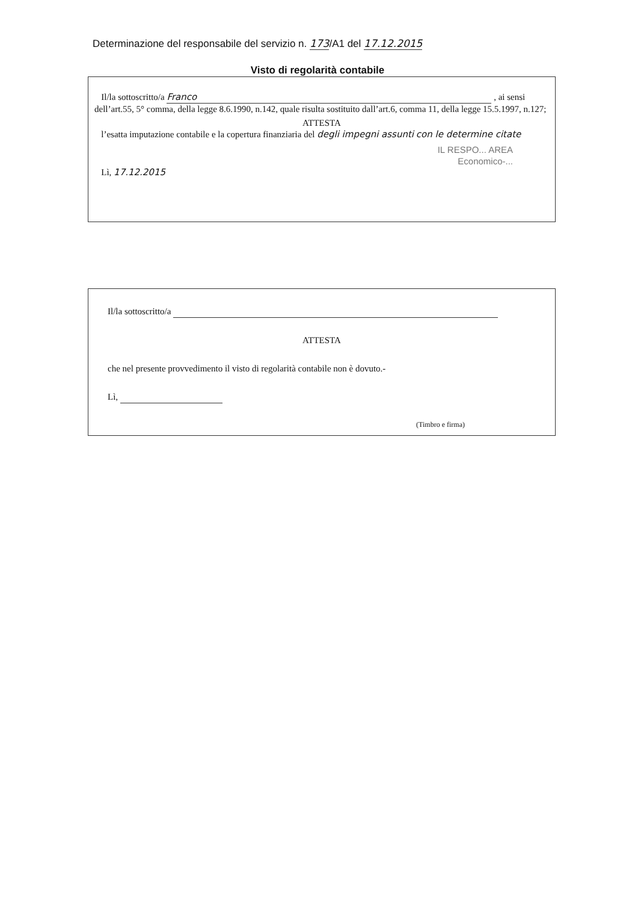Determinazione del responsabile del servizio n. 173/A1 del 17.12.2015
Visto di regolarità contabile
Il/la sottoscritto/a Franco , ai sensi dell’art.55, 5° comma, della legge 8.6.1990, n.142, quale risulta sostituito dall’art.6, comma 11, della legge 15.5.1997, n.127;
ATTESTA
l’esatta imputazione contabile e la copertura finanziaria del degli impegni assunti con le determine citate
IL RESPO... AREA
Economico-...
Lì, 17.12.2015
Il/la sottoscritto/a
ATTESTA
che nel presente provvedimento il visto di regolarità contabile non è dovuto.-
Lì,
(Timbro e firma)